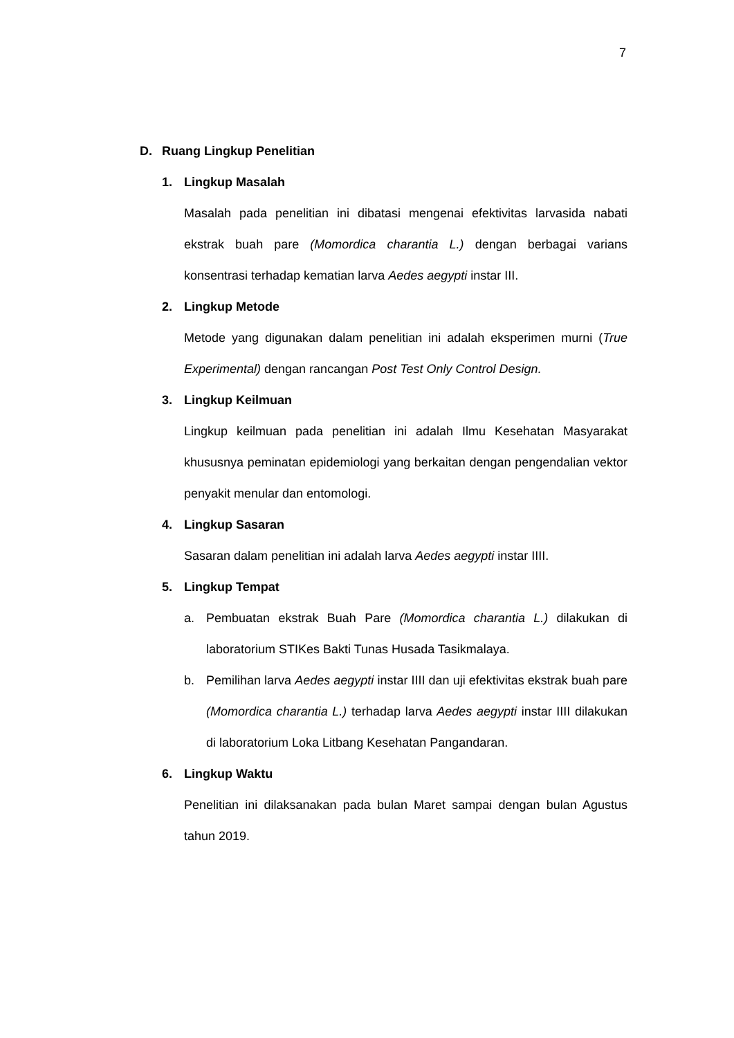7
D. Ruang Lingkup Penelitian
1. Lingkup Masalah
Masalah pada penelitian ini dibatasi mengenai efektivitas larvasida nabati ekstrak buah pare (Momordica charantia L.) dengan berbagai varians konsentrasi terhadap kematian larva Aedes aegypti instar III.
2. Lingkup Metode
Metode yang digunakan dalam penelitian ini adalah eksperimen murni (True Experimental) dengan rancangan Post Test Only Control Design.
3. Lingkup Keilmuan
Lingkup keilmuan pada penelitian ini adalah Ilmu Kesehatan Masyarakat khususnya peminatan epidemiologi yang berkaitan dengan pengendalian vektor penyakit menular dan entomologi.
4. Lingkup Sasaran
Sasaran dalam penelitian ini adalah larva Aedes aegypti instar IIII.
5. Lingkup Tempat
a. Pembuatan ekstrak Buah Pare (Momordica charantia L.) dilakukan di laboratorium STIKes Bakti Tunas Husada Tasikmalaya.
b. Pemilihan larva Aedes aegypti instar IIII dan uji efektivitas ekstrak buah pare (Momordica charantia L.) terhadap larva Aedes aegypti instar IIII dilakukan di laboratorium Loka Litbang Kesehatan Pangandaran.
6. Lingkup Waktu
Penelitian ini dilaksanakan pada bulan Maret sampai dengan bulan Agustus tahun 2019.